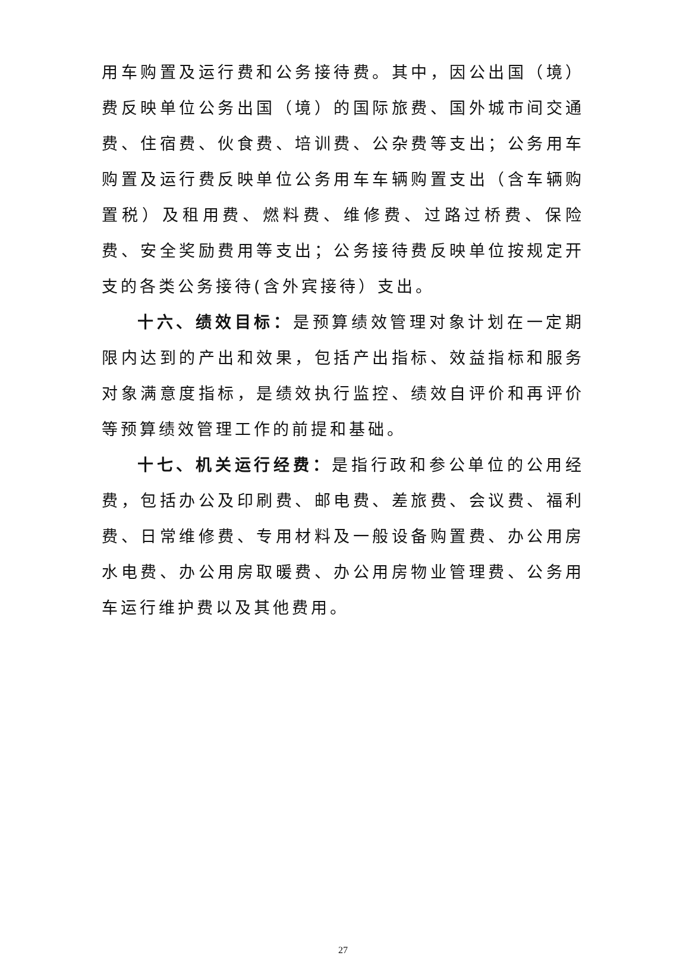用车购置及运行费和公务接待费。其中，因公出国（境）费反映单位公务出国（境）的国际旅费、国外城市间交通费、住宿费、伙食费、培训费、公杂费等支出；公务用车购置及运行费反映单位公务用车车辆购置支出（含车辆购置税）及租用费、燃料费、维修费、过路过桥费、保险费、安全奖励费用等支出；公务接待费反映单位按规定开支的各类公务接待(含外宾接待）支出。
十六、绩效目标：是预算绩效管理对象计划在一定期限内达到的产出和效果，包括产出指标、效益指标和服务对象满意度指标，是绩效执行监控、绩效自评价和再评价等预算绩效管理工作的前提和基础。
十七、机关运行经费：是指行政和参公单位的公用经费，包括办公及印刷费、邮电费、差旅费、会议费、福利费、日常维修费、专用材料及一般设备购置费、办公用房水电费、办公用房取暖费、办公用房物业管理费、公务用车运行维护费以及其他费用。
27